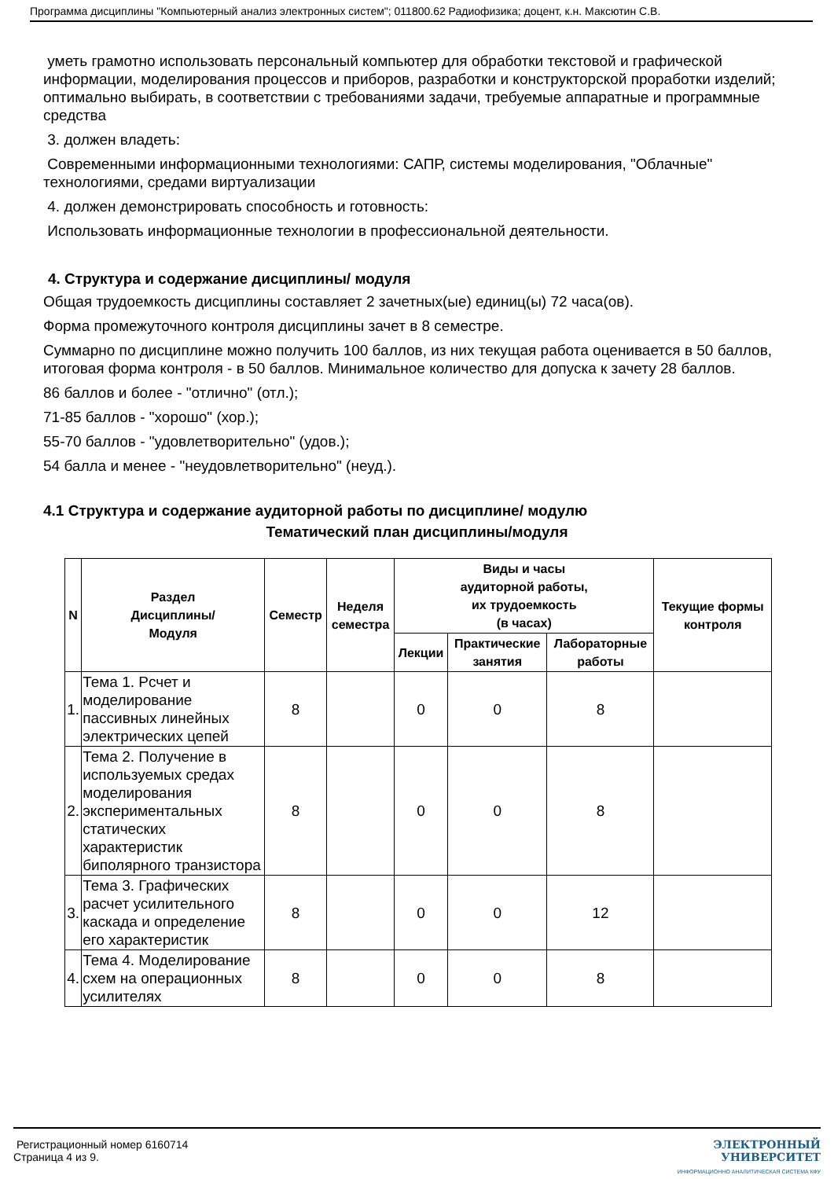Программа дисциплины "Компьютерный анализ электронных систем"; 011800.62 Радиофизика; доцент, к.н. Максютин С.В.
уметь грамотно использовать персональный компьютер для обработки текстовой и графической информации, моделирования процессов и приборов, разработки и конструкторской проработки изделий; оптимально выбирать, в соответствии с требованиями задачи, требуемые аппаратные и программные средства
3. должен владеть:
Современными информационными технологиями: САПР, системы моделирования, "Облачные" технологиями, средами виртуализации
4. должен демонстрировать способность и готовность:
Использовать информационные технологии в профессиональной деятельности.
4. Структура и содержание дисциплины/ модуля
Общая трудоемкость дисциплины составляет 2 зачетных(ые) единиц(ы) 72 часа(ов).
Форма промежуточного контроля дисциплины зачет в 8 семестре.
Суммарно по дисциплине можно получить 100 баллов, из них текущая работа оценивается в 50 баллов, итоговая форма контроля - в 50 баллов. Минимальное количество для допуска к зачету 28 баллов.
86 баллов и более - "отлично" (отл.);
71-85 баллов - "хорошо" (хор.);
55-70 баллов - "удовлетворительно" (удов.);
54 балла и менее - "неудовлетворительно" (неуд.).
4.1 Структура и содержание аудиторной работы по дисциплине/ модулю
Тематический план дисциплины/модуля
| N | Раздел Дисциплины/ Модуля | Семестр | Неделя семестра | Виды и часы аудиторной работы, их трудоемкость (в часах) | | | Текущие формы контроля |
| --- | --- | --- | --- | --- | --- | --- | --- |
| | | | | Лекции | Практические занятия | Лабораторные работы | |
| 1. | Тема 1. Рсчет и моделирование пассивных линейных электрических цепей | 8 | | 0 | 0 | 8 | |
| 2. | Тема 2. Получение в используемых средах моделирования экспериментальных статических характеристик биполярного транзистора | 8 | | 0 | 0 | 8 | |
| 3. | Тема 3. Графических расчет усилительного каскада и определение его характеристик | 8 | | 0 | 0 | 12 | |
| 4. | Тема 4. Моделирование схем на операционных усилителях | 8 | | 0 | 0 | 8 | |
Регистрационный номер 6160714
Страница 4 из 9.
ЭЛЕКТРОННЫЙ
УНИВЕРСИТЕТ
ИНФОРМАЦИОННО АНАЛИТИЧЕСКАЯ СИСТЕМА КФУ